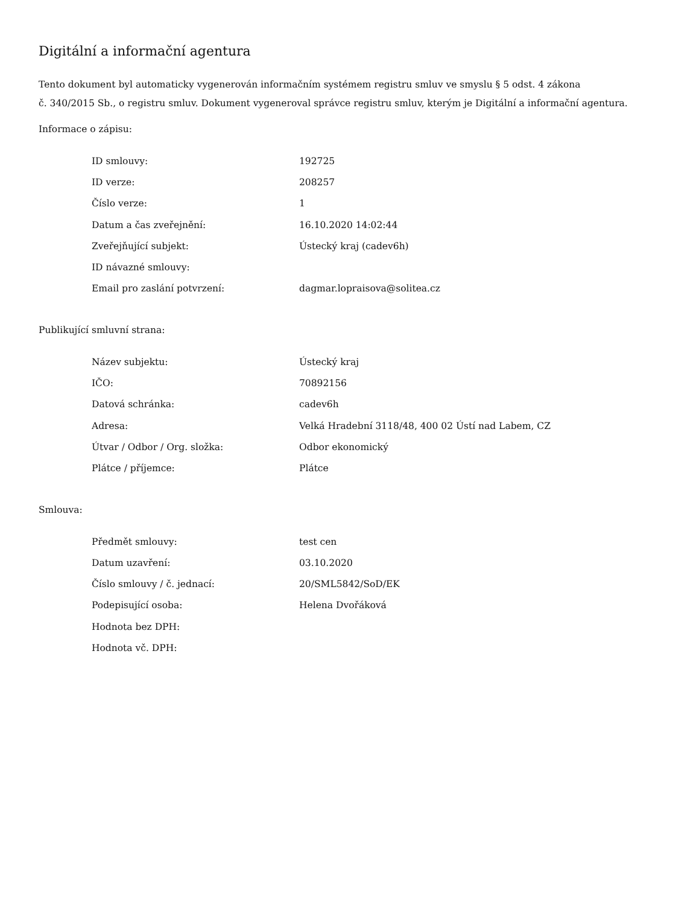Digitální a informační agentura
Tento dokument byl automaticky vygenerován informačním systémem registru smluv ve smyslu § 5 odst. 4 zákona
č. 340/2015 Sb., o registru smluv. Dokument vygeneroval správce registru smluv, kterým je Digitální a informační agentura.
Informace o zápisu:
| ID smlouvy: | 192725 |
| ID verze: | 208257 |
| Číslo verze: | 1 |
| Datum a čas zveřejnění: | 16.10.2020 14:02:44 |
| Zveřejňující subjekt: | Ústecký kraj (cadev6h) |
| ID návazné smlouvy: | |
| Email pro zaslání potvrzení: | dagmar.lopraisova@solitea.cz |
Publikující smluvní strana:
| Název subjektu: | Ústecký kraj |
| IČO: | 70892156 |
| Datová schránka: | cadev6h |
| Adresa: | Velká Hradební 3118/48, 400 02 Ústí nad Labem, CZ |
| Útvar / Odbor / Org. složka: | Odbor ekonomický |
| Plátce / příjemce: | Plátce |
Smlouva:
| Předmět smlouvy: | test cen |
| Datum uzavření: | 03.10.2020 |
| Číslo smlouvy / č. jednací: | 20/SML5842/SoD/EK |
| Podepisující osoba: | Helena Dvořáková |
| Hodnota bez DPH: | |
| Hodnota vč. DPH: | |